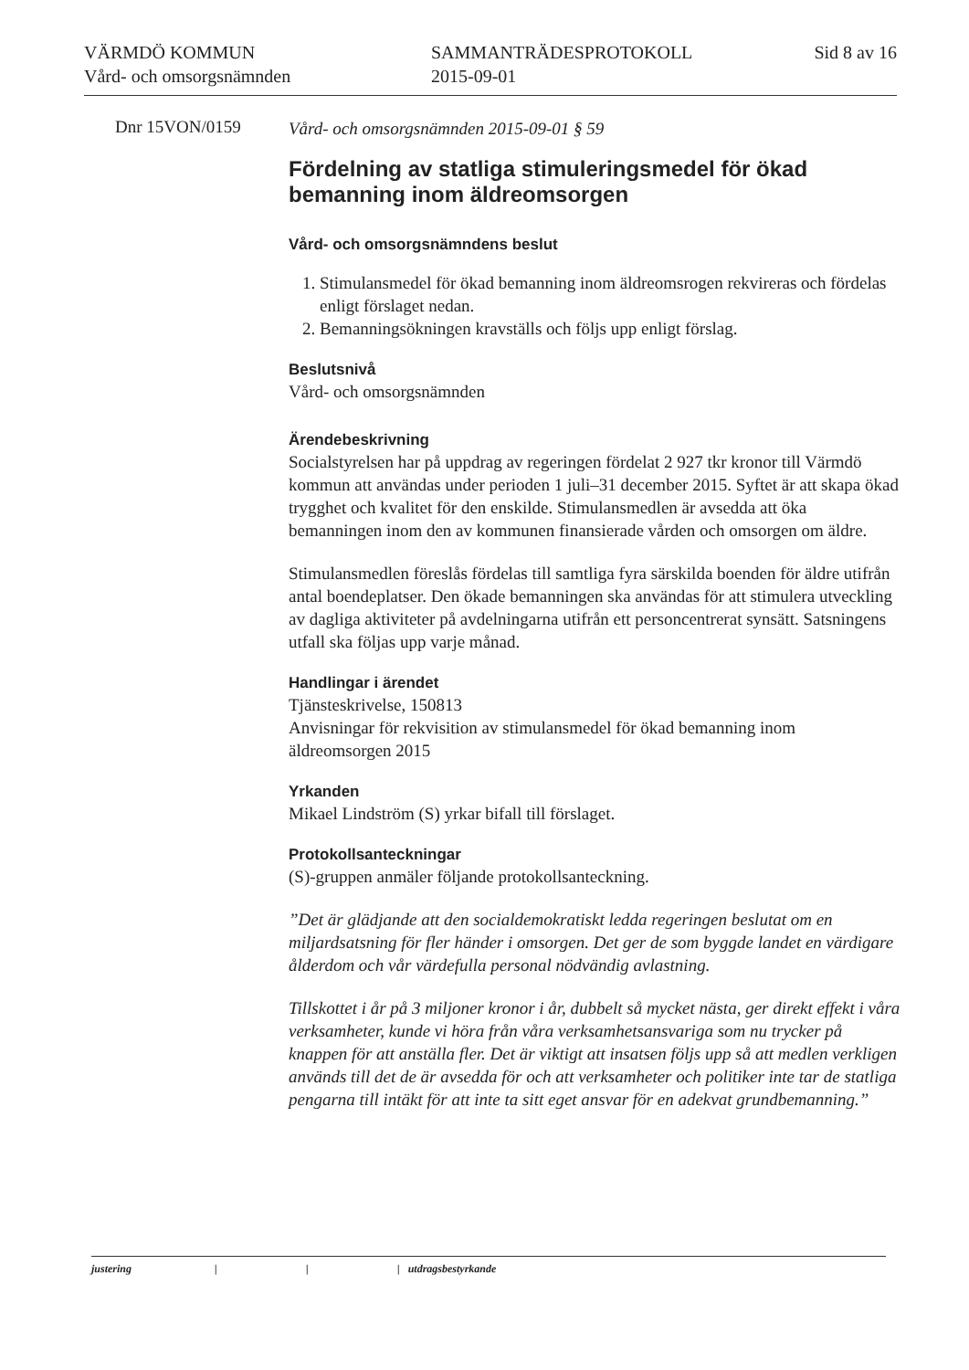VÄRMDÖ KOMMUN
Vård- och omsorgsnämnden
SAMMANTRÄDESPROTOKOLL
2015-09-01
Sid 8 av 16
Dnr 15VON/0159
Vård- och omsorgsnämnden 2015-09-01 § 59
Fördelning av statliga stimuleringsmedel för ökad bemanning inom äldreomsorgen
Vård- och omsorgsnämndens beslut
1. Stimulansmedel för ökad bemanning inom äldreomsrogen rekvireras och fördelas enligt förslaget nedan.
2. Bemanningsökningen kravställs och följs upp enligt förslag.
Beslutsnivå
Vård- och omsorgsnämnden
Ärendebeskrivning
Socialstyrelsen har på uppdrag av regeringen fördelat 2 927 tkr kronor till Värmdö kommun att användas under perioden 1 juli–31 december 2015. Syftet är att skapa ökad trygghet och kvalitet för den enskilde. Stimulansmedlen är avsedda att öka bemanningen inom den av kommunen finansierade vården och omsorgen om äldre.
Stimulansmedlen föreslås fördelas till samtliga fyra särskilda boenden för äldre utifrån antal boendeplatser. Den ökade bemanningen ska användas för att stimulera utveckling av dagliga aktiviteter på avdelningarna utifrån ett personcentrerat synsätt. Satsningens utfall ska följas upp varje månad.
Handlingar i ärendet
Tjänsteskrivelse, 150813
Anvisningar för rekvisition av stimulansmedel för ökad bemanning inom äldreomsorgen 2015
Yrkanden
Mikael Lindström (S) yrkar bifall till förslaget.
Protokollsanteckningar
(S)-gruppen anmäler följande protokollsanteckning.
”Det är glädjande att den socialdemokratiskt ledda regeringen beslutat om en miljardsatsning för fler händer i omsorgen. Det ger de som byggde landet en värdigare ålderdom och vår värdefulla personal nödvändig avlastning.
Tillskottet i år på 3 miljoner kronor i år, dubbelt så mycket nästa, ger direkt effekt i våra verksamheter, kunde vi höra från våra verksamhetsansvariga som nu trycker på knappen för att anställa fler. Det är viktigt att insatsen följs upp så att medlen verkligen används till det de är avsedda för och att verksamheter och politiker inte tar de statliga pengarna till intäkt för att inte ta sitt eget ansvar för en adekvat grundbemanning.”
justering | | | utdragsbestyrkande